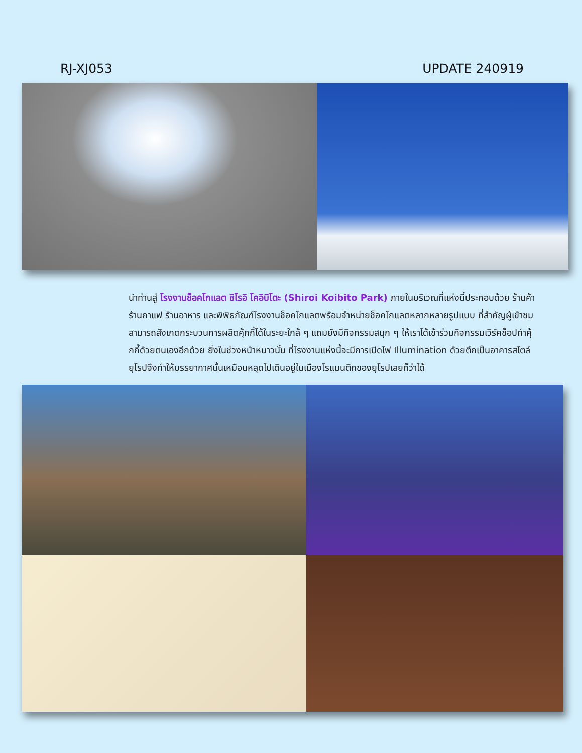RJ-XJ053 UPDATE 240919
นำท่านสู่ โรงงานช็อคโกแลต ชิโรอิ โคอิบิโตะ (Shiroi Koibito Park) ภายในบริเวณที่แห่งนี้ประกอบด้วย ร้านค้า ร้านกาแฟ ร้านอาหาร และพิพิธภัณฑ์โรงงานช็อคโกแลตพร้อมจำหน่ายช็อคโกแลตหลากหลายรูปแบบ ที่สำคัญผู้เข้าชมสามารถสังเกตกระบวนการผลิตคุ้กกี้ได้ในระยะใกล้ ๆ แถมยังมีกิจกรรมสนุก ๆ ให้เราได้เข้าร่วมกิจกรรมเวิร์คช็อปทำคุ้กกี้ด้วยตนเองอีกด้วย ยิ่งในช่วงหน้าหนาวนั้น ที่โรงงานแห่งนี้จะมีการเปิดไฟ Illumination ด้วยตึกเป็นอาคารสไตล์ยุโรปจึงทำให้บรรยากาศนั้นเหมือนหลุดไปเดินอยู่ในเมืองโรแมนติกของยุโรปเลยก็ว่าได้